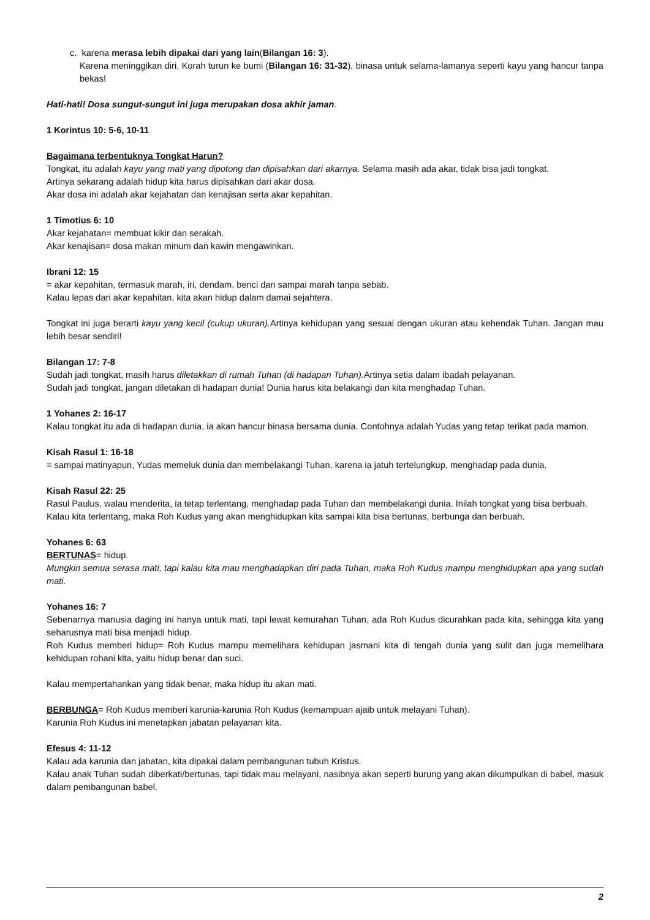c. karena merasa lebih dipakai dari yang lain(Bilangan 16: 3).
Karena meninggikan diri, Korah turun ke bumi (Bilangan 16: 31-32), binasa untuk selama-lamanya seperti kayu yang hancur tanpa bekas!
Hati-hati! Dosa sungut-sungut ini juga merupakan dosa akhir jaman.
1 Korintus 10: 5-6, 10-11
Bagaimana terbentuknya Tongkat Harun?
Tongkat, itu adalah kayu yang mati yang dipotong dan dipisahkan dari akarnya. Selama masih ada akar, tidak bisa jadi tongkat.
Artinya sekarang adalah hidup kita harus dipisahkan dari akar dosa.
Akar dosa ini adalah akar kejahatan dan kenajisan serta akar kepahitan.
1 Timotius 6: 10
Akar kejahatan= membuat kikir dan serakah.
Akar kenajisan= dosa makan minum dan kawin mengawinkan.
Ibrani 12: 15
= akar kepahitan, termasuk marah, iri, dendam, benci dan sampai marah tanpa sebab.
Kalau lepas dari akar kepahitan, kita akan hidup dalam damai sejahtera.
Tongkat ini juga berarti kayu yang kecil (cukup ukuran). Artinya kehidupan yang sesuai dengan ukuran atau kehendak Tuhan. Jangan mau lebih besar sendiri!
Bilangan 17: 7-8
Sudah jadi tongkat, masih harus diletakkan di rumah Tuhan (di hadapan Tuhan). Artinya setia dalam ibadah pelayanan.
Sudah jadi tongkat, jangan diletakan di hadapan dunia! Dunia harus kita belakangi dan kita menghadap Tuhan.
1 Yohanes 2: 16-17
Kalau tongkat itu ada di hadapan dunia, ia akan hancur binasa bersama dunia. Contohnya adalah Yudas yang tetap terikat pada mamon.
Kisah Rasul 1: 16-18
= sampai matinyapun, Yudas memeluk dunia dan membelakangi Tuhan, karena ia jatuh tertelungkup, menghadap pada dunia.
Kisah Rasul 22: 25
Rasul Paulus, walau menderita, ia tetap terlentang, menghadap pada Tuhan dan membelakangi dunia. Inilah tongkat yang bisa berbuah.
Kalau kita terlentang, maka Roh Kudus yang akan menghidupkan kita sampai kita bisa bertunas, berbunga dan berbuah.
Yohanes 6: 63
BERTUNAS= hidup.
Mungkin semua serasa mati, tapi kalau kita mau menghadapkan diri pada Tuhan, maka Roh Kudus mampu menghidupkan apa yang sudah mati.
Yohanes 16: 7
Sebenarnya manusia daging ini hanya untuk mati, tapi lewat kemurahan Tuhan, ada Roh Kudus dicurahkan pada kita, sehingga kita yang seharusnya mati bisa menjadi hidup.
Roh Kudus memberi hidup= Roh Kudus mampu memelihara kehidupan jasmani kita di tengah dunia yang sulit dan juga memelihara kehidupan rohani kita, yaitu hidup benar dan suci.
Kalau mempertahankan yang tidak benar, maka hidup itu akan mati.
BERBUNGA= Roh Kudus memberi karunia-karunia Roh Kudus (kemampuan ajaib untuk melayani Tuhan).
Karunia Roh Kudus ini menetapkan jabatan pelayanan kita.
Efesus 4: 11-12
Kalau ada karunia dan jabatan, kita dipakai dalam pembangunan tubuh Kristus.
Kalau anak Tuhan sudah diberkati/bertunas, tapi tidak mau melayani, nasibnya akan seperti burung yang akan dikumpulkan di babel, masuk dalam pembangunan babel.
2